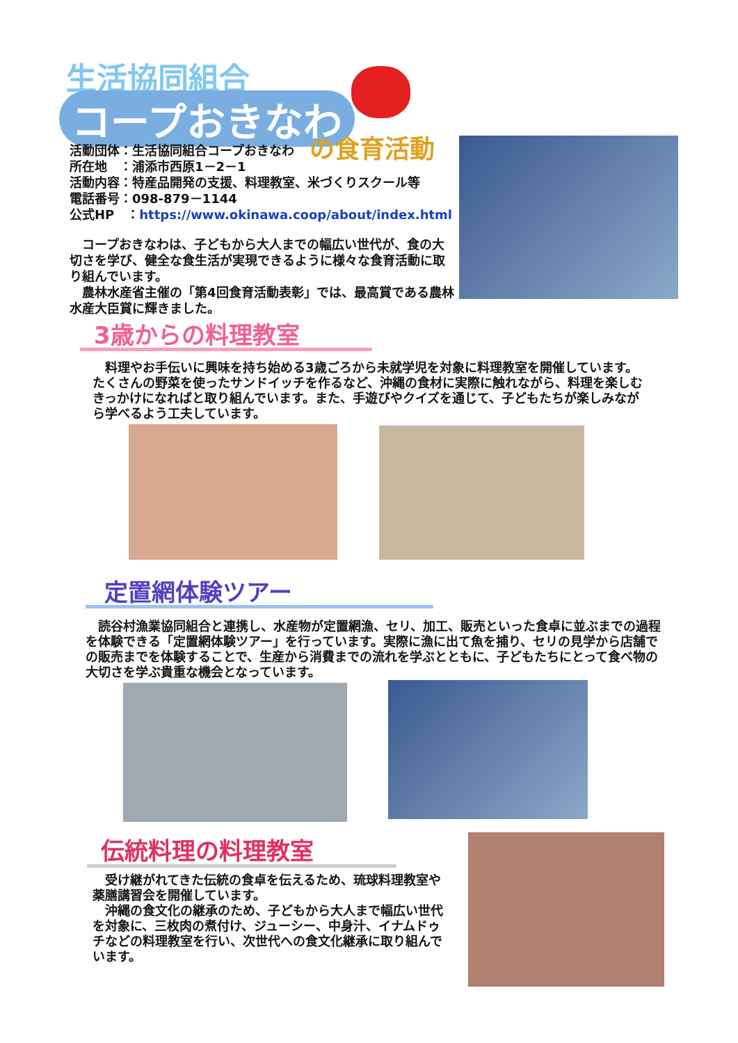生活協同組合
コープおきなわ
の食育活動
活動団体：生活協同組合コープおきなわ
所在地　：浦添市西原1－2－1
活動内容：特産品開発の支援、料理教室、米づくりスクール等
電話番号：098-879－1144
公式HP　：https://www.okinawa.coop/about/index.html
　コープおきなわは、子どもから大人までの幅広い世代が、食の大切さを学び、健全な食生活が実現できるように様々な食育活動に取り組んでいます。
　農林水産省主催の「第4回食育活動表彰」では、最高賞である農林水産大臣賞に輝きました。
3歳からの料理教室
　料理やお手伝いに興味を持ち始める3歳ごろから未就学児を対象に料理教室を開催しています。たくさんの野菜を使ったサンドイッチを作るなど、沖縄の食材に実際に触れながら、料理を楽しむきっかけになればと取り組んでいます。また、手遊びやクイズを通じて、子どもたちが楽しみながら学べるよう工夫しています。
定置網体験ツアー
　読谷村漁業協同組合と連携し、水産物が定置網漁、セリ、加工、販売といった食卓に並ぶまでの過程を体験できる「定置網体験ツアー」を行っています。実際に漁に出て魚を捕り、セリの見学から店舗での販売までを体験することで、生産から消費までの流れを学ぶとともに、子どもたちにとって食べ物の大切さを学ぶ貴重な機会となっています。
伝統料理の料理教室
　受け継がれてきた伝統の食卓を伝えるため、琉球料理教室や薬膳講習会を開催しています。
　沖縄の食文化の継承のため、子どもから大人まで幅広い世代を対象に、三枚肉の煮付け、ジューシー、中身汁、イナムドゥチなどの料理教室を行い、次世代への食文化継承に取り組んでいます。